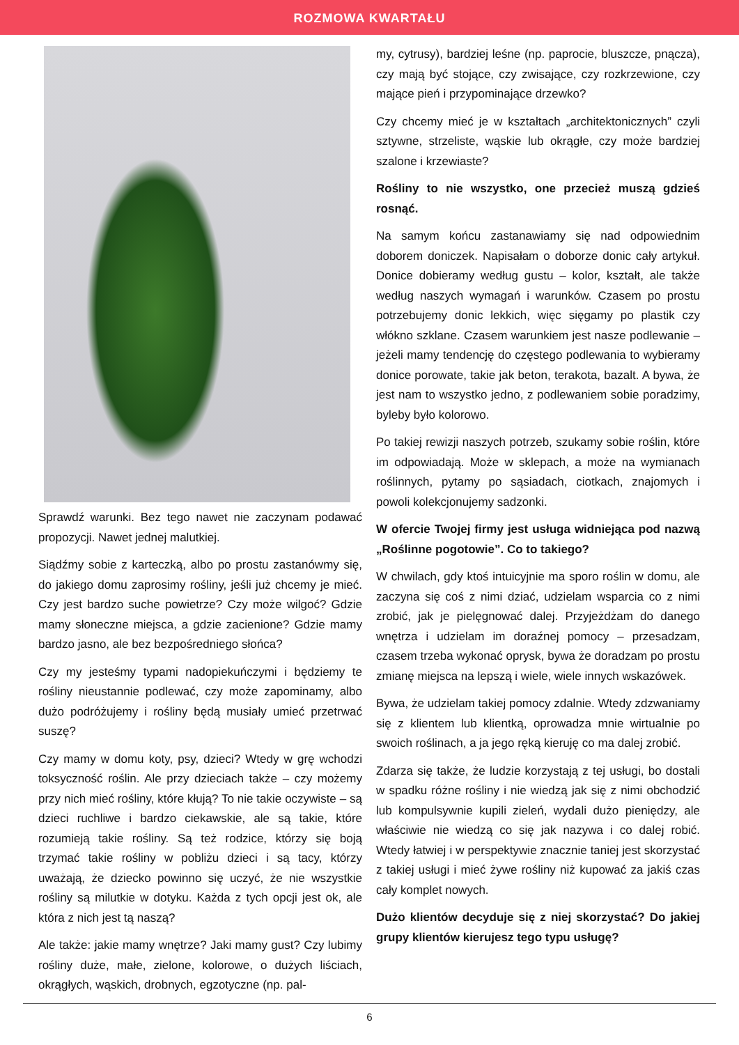ROZMOWA KWARTAŁU
Sprawdź warunki. Bez tego nawet nie zaczynam podawać propozycji. Nawet jednej malutkiej.
Siądźmy sobie z karteczką, albo po prostu zastanówmy się, do jakiego domu zaprosimy rośliny, jeśli już chcemy je mieć. Czy jest bardzo suche powietrze? Czy może wilgoć? Gdzie mamy słoneczne miejsca, a gdzie zacienione? Gdzie mamy bardzo jasno, ale bez bezpośredniego słońca?
Czy my jesteśmy typami nadopiekuńczymi i będziemy te rośliny nieustannie podlewać, czy może zapominamy, albo dużo podróżujemy i rośliny będą musiały umieć przetrwać suszę?
Czy mamy w domu koty, psy, dzieci? Wtedy w grę wchodzi toksyczność roślin. Ale przy dzieciach także – czy możemy przy nich mieć rośliny, które kłują? To nie takie oczywiste – są dzieci ruchliwe i bardzo ciekawskie, ale są takie, które rozumieją takie rośliny. Są też rodzice, którzy się boją trzymać takie rośliny w pobliżu dzieci i są tacy, którzy uważają, że dziecko powinno się uczyć, że nie wszystkie rośliny są milutkie w dotyku. Każda z tych opcji jest ok, ale która z nich jest tą naszą?
Ale także: jakie mamy wnętrze? Jaki mamy gust? Czy lubimy rośliny duże, małe, zielone, kolorowe, o dużych liściach, okrągłych, wąskich, drobnych, egzotyczne (np. pal-
my, cytrusy), bardziej leśne (np. paprocie, bluszcze, pnącza), czy mają być stojące, czy zwisające, czy rozkrzewione, czy mające pień i przypominające drzewko?
Czy chcemy mieć je w kształtach „architektonicznych” czyli sztywne, strzeliste, wąskie lub okrągłe, czy może bardziej szalone i krzewiaste?
Rośliny to nie wszystko, one przecież muszą gdzieś rosnąć.
Na samym końcu zastanawiamy się nad odpowiednim doborem doniczek. Napisałam o doborze donic cały artykuł. Donice dobieramy według gustu – kolor, kształt, ale także według naszych wymagań i warunków. Czasem po prostu potrzebujemy donic lekkich, więc sięgamy po plastik czy włókno szklane. Czasem warunkiem jest nasze podlewanie – jeżeli mamy tendencję do częstego podlewania to wybieramy donice porowate, takie jak beton, terakota, bazalt. A bywa, że jest nam to wszystko jedno, z podlewaniem sobie poradzimy, byleby było kolorowo.
Po takiej rewizji naszych potrzeb, szukamy sobie roślin, które im odpowiadają. Może w sklepach, a może na wymianach roślinnych, pytamy po sąsiadach, ciotkach, znajomych i powoli kolekcjonujemy sadzonki.
W ofercie Twojej firmy jest usługa widniejąca pod nazwą „Roślinne pogotowie”. Co to takiego?
W chwilach, gdy ktoś intuicyjnie ma sporo roślin w domu, ale zaczyna się coś z nimi dziać, udzielam wsparcia co z nimi zrobić, jak je pielęgnować dalej. Przyjeżdżam do danego wnętrza i udzielam im doraźnej pomocy – przesadzam, czasem trzeba wykonać oprysk, bywa że doradzam po prostu zmianę miejsca na lepszą i wiele, wiele innych wskazówek.
Bywa, że udzielam takiej pomocy zdalnie. Wtedy zdzwaniamy się z klientem lub klientką, oprowadza mnie wirtualnie po swoich roślinach, a ja jego ręką kieruję co ma dalej zrobić.
Zdarza się także, że ludzie korzystają z tej usługi, bo dostali w spadku różne rośliny i nie wiedzą jak się z nimi obchodzić lub kompulsywnie kupili zieleń, wydali dużo pieniędzy, ale właściwie nie wiedzą co się jak nazywa i co dalej robić. Wtedy łatwiej i w perspektywie znacznie taniej jest skorzystać z takiej usługi i mieć żywe rośliny niż kupować za jakiś czas cały komplet nowych.
Dużo klientów decyduje się z niej skorzystać? Do jakiej grupy klientów kierujesz tego typu usługę?
6